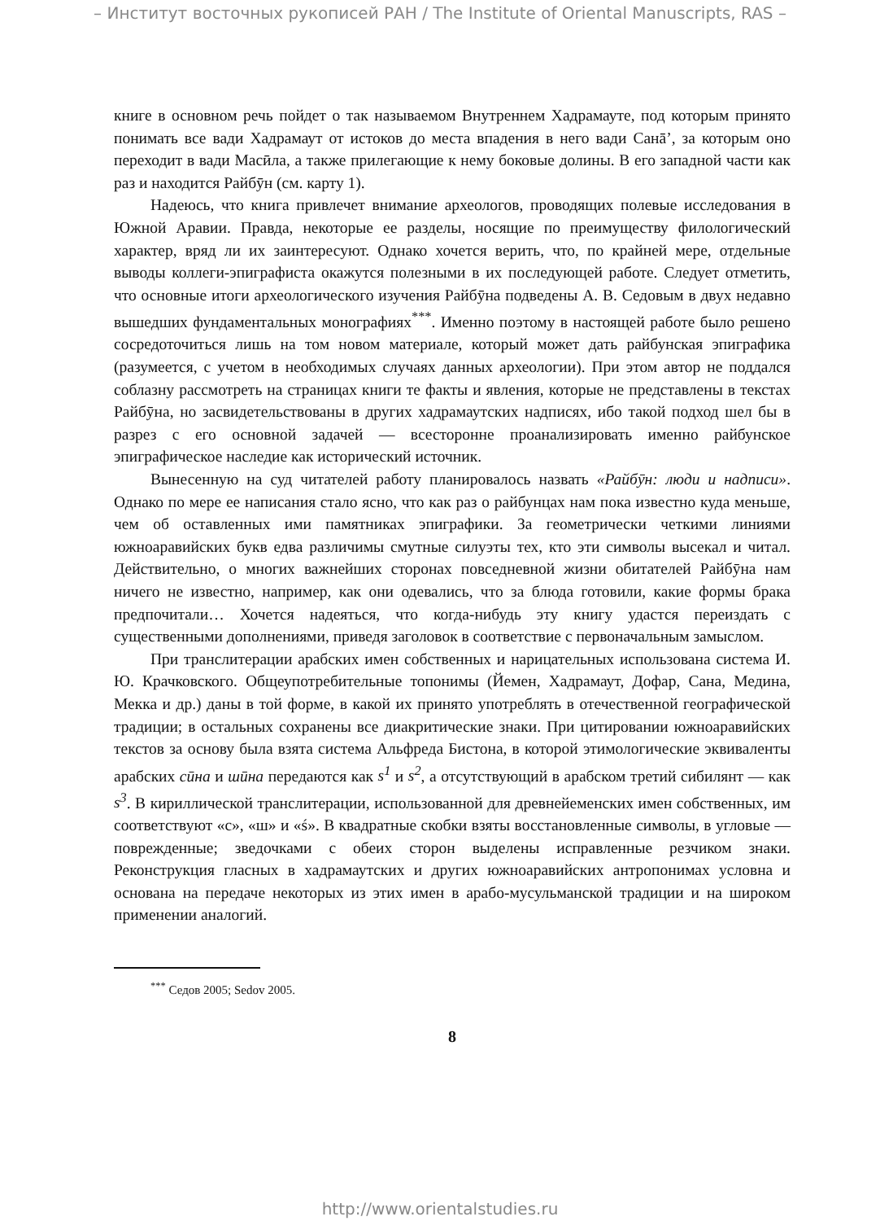– Институт восточных рукописей РАН / The Institute of Oriental Manuscripts, RAS –
книге в основном речь пойдет о так называемом Внутреннем Хадрамауте, под которым принято понимать все вади Хадрамаут от истоков до места впадения в него вади Санā’, за которым оно переходит в вади Масӣла, а также прилегающие к нему боковые долины. В его западной части как раз и находится Райбӯн (см. карту 1).
Надеюсь, что книга привлечет внимание археологов, проводящих полевые исследования в Южной Аравии. Правда, некоторые ее разделы, носящие по преимуществу филологический характер, вряд ли их заинтересуют. Однако хочется верить, что, по крайней мере, отдельные выводы коллеги-эпиграфиста окажутся полезными в их последующей работе. Следует отметить, что основные итоги археологического изучения Райбӯна подведены А. В. Седовым в двух недавно вышедших фундаментальных монографиях<sup>***</sup>. Именно поэтому в настоящей работе было решено сосредоточиться лишь на том новом материале, который может дать райбунская эпиграфика (разумеется, с учетом в необходимых случаях данных археологии). При этом автор не поддался соблазну рассмотреть на страницах книги те факты и явления, которые не представлены в текстах Райбӯна, но засвидетельствованы в других хадрамаутских надписях, ибо такой подход шел бы в разрез с его основной задачей — всесторонне проанализировать именно райбунское эпиграфическое наследие как исторический источник.
Вынесенную на суд читателей работу планировалось назвать «Райбӯн: люди и надписи». Однако по мере ее написания стало ясно, что как раз о райбунцах нам пока известно куда меньше, чем об оставленных ими памятниках эпиграфики. За геометрически четкими линиями южноаравийских букв едва различимы смутные силуэты тех, кто эти символы высекал и читал. Действительно, о многих важнейших сторонах повседневной жизни обитателей Райбӯна нам ничего не известно, например, как они одевались, что за блюда готовили, какие формы брака предпочитали… Хочется надеяться, что когда-нибудь эту книгу удастся переиздать с существенными дополнениями, приведя заголовок в соответствие с первоначальным замыслом.
При транслитерации арабских имен собственных и нарицательных использована система И. Ю. Крачковского. Общеупотребительные топонимы (Йемен, Хадрамаут, Дофар, Сана, Медина, Мекка и др.) даны в той форме, в какой их принято употреблять в отечественной географической традиции; в остальных сохранены все диакритические знаки. При цитировании южноаравийских текстов за основу была взята система Альфреда Бистона, в которой этимологические эквиваленты арабских сӣна и шӣна передаются как s<sup>1</sup> и s<sup>2</sup>, а отсутствующий в арабском третий сибилянт — как s<sup>3</sup>. В кириллической транслитерации, использованной для древнейеменских имен собственных, им соответствуют «с», «ш» и «ś». В квадратные скобки взяты восстановленные символы, в угловые — поврежденные; зведочками с обеих сторон выделены исправленные резчиком знаки. Реконструкция гласных в хадрамаутских и других южноаравийских антропонимах условна и основана на передаче некоторых из этих имен в арабо-мусульманской традиции и на широком применении аналогий.
<sup>***</sup> Седов 2005; Sedov 2005.
8
http://www.orientalstudies.ru